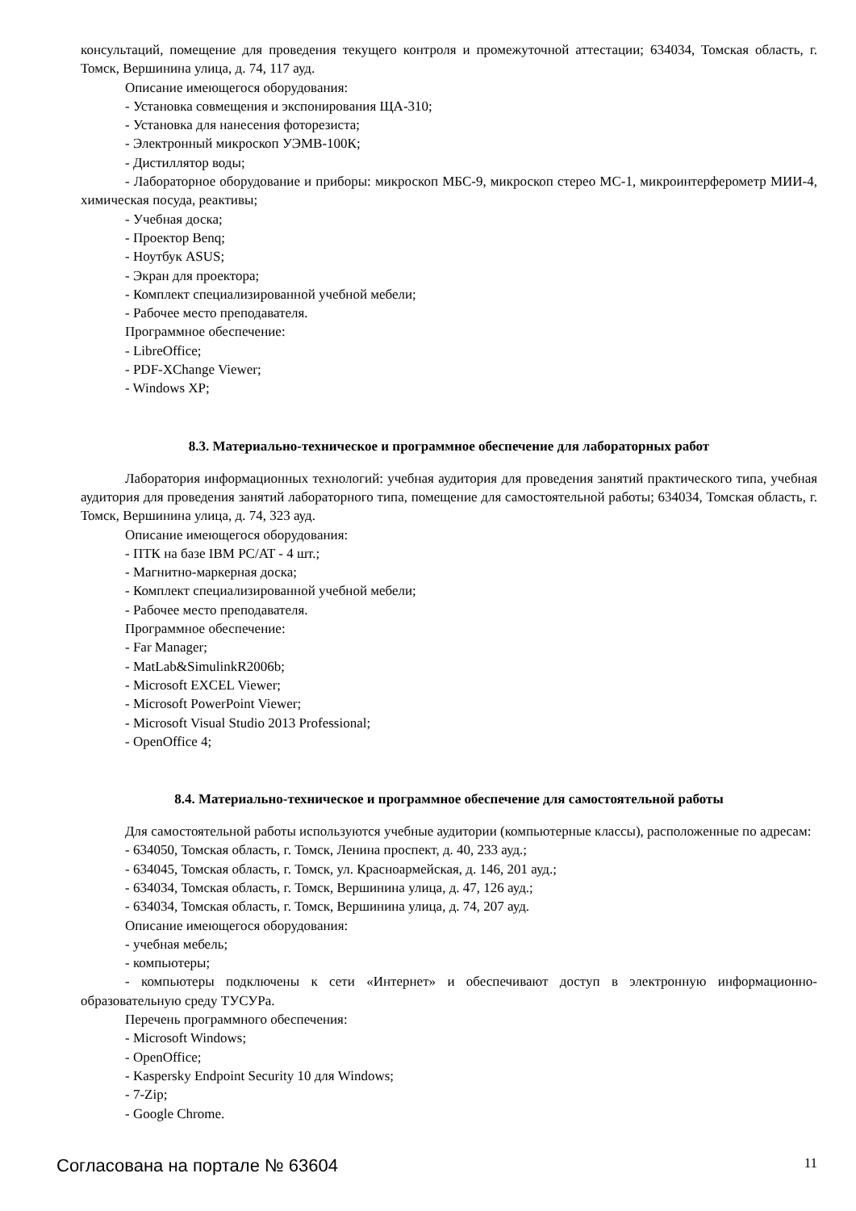консультаций, помещение для проведения текущего контроля и промежуточной аттестации; 634034, Томская область, г. Томск, Вершинина улица, д. 74, 117 ауд.
Описание имеющегося оборудования:
- Установка совмещения и экспонирования ЩА-310;
- Установка для нанесения фоторезиста;
- Электронный микроскоп УЭМВ-100К;
- Дистиллятор воды;
- Лабораторное оборудование и приборы: микроскоп МБС-9, микроскоп стерео МС-1, микроинтерферометр МИИ-4, химическая посуда, реактивы;
- Учебная доска;
- Проектор Benq;
- Ноутбук ASUS;
- Экран для проектора;
- Комплект специализированной учебной мебели;
- Рабочее место преподавателя.
Программное обеспечение:
- LibreOffice;
- PDF-XChange Viewer;
- Windows XP;
8.3. Материально-техническое и программное обеспечение для лабораторных работ
Лаборатория информационных технологий: учебная аудитория для проведения занятий практического типа, учебная аудитория для проведения занятий лабораторного типа, помещение для самостоятельной работы; 634034, Томская область, г. Томск, Вершинина улица, д. 74, 323 ауд.
Описание имеющегося оборудования:
- ПТК на базе IBM PC/AT - 4 шт.;
- Магнитно-маркерная доска;
- Комплект специализированной учебной мебели;
- Рабочее место преподавателя.
Программное обеспечение:
- Far Manager;
- MatLab&SimulinkR2006b;
- Microsoft EXCEL Viewer;
- Microsoft PowerPoint Viewer;
- Microsoft Visual Studio 2013 Professional;
- OpenOffice 4;
8.4. Материально-техническое и программное обеспечение для самостоятельной работы
Для самостоятельной работы используются учебные аудитории (компьютерные классы), расположенные по адресам:
- 634050, Томская область, г. Томск, Ленина проспект, д. 40, 233 ауд.;
- 634045, Томская область, г. Томск, ул. Красноармейская, д. 146, 201 ауд.;
- 634034, Томская область, г. Томск, Вершинина улица, д. 47, 126 ауд.;
- 634034, Томская область, г. Томск, Вершинина улица, д. 74, 207 ауд.
Описание имеющегося оборудования:
- учебная мебель;
- компьютеры;
- компьютеры подключены к сети «Интернет» и обеспечивают доступ в электронную информационно-образовательную среду ТУСУРа.
Перечень программного обеспечения:
- Microsoft Windows;
- OpenOffice;
- Kaspersky Endpoint Security 10 для Windows;
- 7-Zip;
- Google Chrome.
Согласована на портале № 63604 11